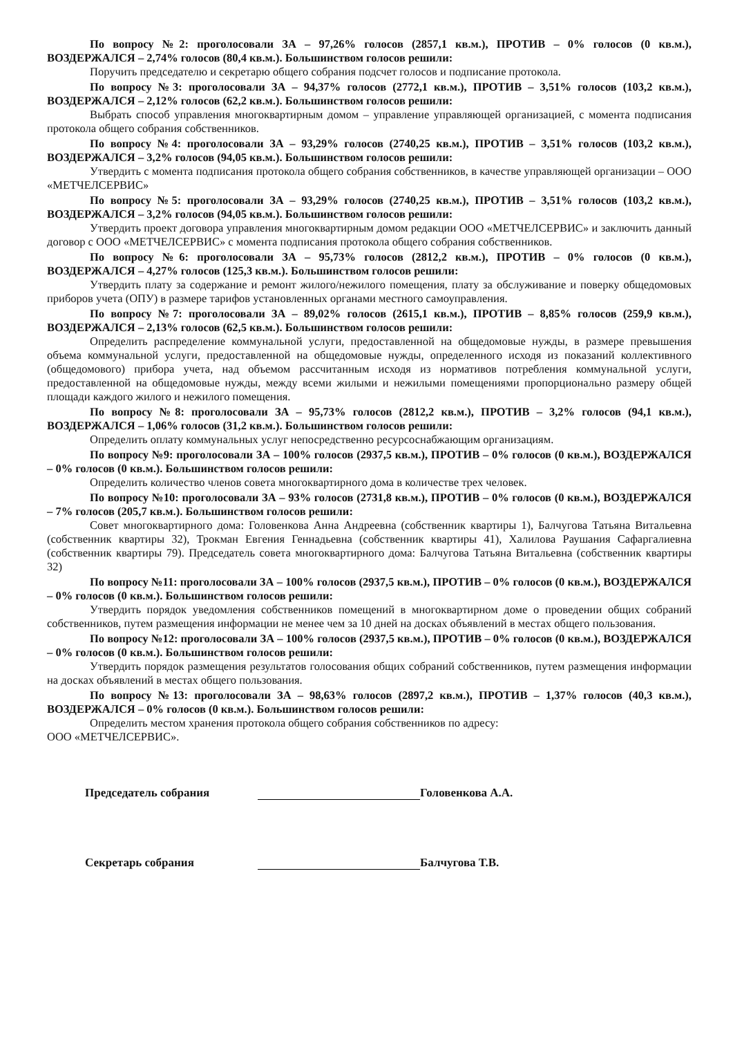По вопросу №2: проголосовали ЗА – 97,26% голосов (2857,1 кв.м.), ПРОТИВ – 0% голосов (0 кв.м.), ВОЗДЕРЖАЛСЯ – 2,74% голосов (80,4 кв.м.). Большинством голосов решили:
Поручить председателю и секретарю общего собрания подсчет голосов и подписание протокола.
По вопросу №3: проголосовали ЗА – 94,37% голосов (2772,1 кв.м.), ПРОТИВ – 3,51% голосов (103,2 кв.м.), ВОЗДЕРЖАЛСЯ – 2,12% голосов (62,2 кв.м.). Большинством голосов решили:
Выбрать способ управления многоквартирным домом – управление управляющей организацией, с момента подписания протокола общего собрания собственников.
По вопросу №4: проголосовали ЗА – 93,29% голосов (2740,25 кв.м.), ПРОТИВ – 3,51% голосов (103,2 кв.м.), ВОЗДЕРЖАЛСЯ – 3,2% голосов (94,05 кв.м.). Большинством голосов решили:
Утвердить с момента подписания протокола общего собрания собственников, в качестве управляющей организации – ООО «МЕТЧЕЛСЕРВИС»
По вопросу №5: проголосовали ЗА – 93,29% голосов (2740,25 кв.м.), ПРОТИВ – 3,51% голосов (103,2 кв.м.), ВОЗДЕРЖАЛСЯ – 3,2% голосов (94,05 кв.м.). Большинством голосов решили:
Утвердить проект договора управления многоквартирным домом редакции ООО «МЕТЧЕЛСЕРВИС» и заключить данный договор с ООО «МЕТЧЕЛСЕРВИС» с момента подписания протокола общего собрания собственников.
По вопросу №6: проголосовали ЗА – 95,73% голосов (2812,2 кв.м.), ПРОТИВ – 0% голосов (0 кв.м.), ВОЗДЕРЖАЛСЯ – 4,27% голосов (125,3 кв.м.). Большинством голосов решили:
Утвердить плату за содержание и ремонт жилого/нежилого помещения, плату за обслуживание и поверку общедомовых приборов учета (ОПУ) в размере тарифов установленных органами местного самоуправления.
По вопросу №7: проголосовали ЗА – 89,02% голосов (2615,1 кв.м.), ПРОТИВ – 8,85% голосов (259,9 кв.м.), ВОЗДЕРЖАЛСЯ – 2,13% голосов (62,5 кв.м.). Большинством голосов решили:
Определить распределение коммунальной услуги, предоставленной на общедомовые нужды, в размере превышения объема коммунальной услуги, предоставленной на общедомовые нужды, определенного исходя из показаний коллективного (общедомового) прибора учета, над объемом рассчитанным исходя из нормативов потребления коммунальной услуги, предоставленной на общедомовые нужды, между всеми жилыми и нежилыми помещениями пропорционально размеру общей площади каждого жилого и нежилого помещения.
По вопросу №8: проголосовали ЗА – 95,73% голосов (2812,2 кв.м.), ПРОТИВ – 3,2% голосов (94,1 кв.м.), ВОЗДЕРЖАЛСЯ – 1,06% голосов (31,2 кв.м.). Большинством голосов решили:
Определить оплату коммунальных услуг непосредственно ресурсоснабжающим организациям.
По вопросу №9: проголосовали ЗА – 100% голосов (2937,5 кв.м.), ПРОТИВ – 0% голосов (0 кв.м.), ВОЗДЕРЖАЛСЯ – 0% голосов (0 кв.м.). Большинством голосов решили:
Определить количество членов совета многоквартирного дома в количестве трех человек.
По вопросу №10: проголосовали ЗА – 93% голосов (2731,8 кв.м.), ПРОТИВ – 0% голосов (0 кв.м.), ВОЗДЕРЖАЛСЯ – 7% голосов (205,7 кв.м.). Большинством голосов решили:
Совет многоквартирного дома: Головенкова Анна Андреевна (собственник квартиры 1), Балчугова Татьяна Витальевна (собственник квартиры 32), Трокман Евгения Геннадьевна (собственник квартиры 41), Халилова Раушания Сафаргалиевна (собственник квартиры 79). Председатель совета многоквартирного дома: Балчугова Татьяна Витальевна (собственник квартиры 32)
По вопросу №11: проголосовали ЗА – 100% голосов (2937,5 кв.м.), ПРОТИВ – 0% голосов (0 кв.м.), ВОЗДЕРЖАЛСЯ – 0% голосов (0 кв.м.). Большинством голосов решили:
Утвердить порядок уведомления собственников помещений в многоквартирном доме о проведении общих собраний собственников, путем размещения информации не менее чем за 10 дней на досках объявлений в местах общего пользования.
По вопросу №12: проголосовали ЗА – 100% голосов (2937,5 кв.м.), ПРОТИВ – 0% голосов (0 кв.м.), ВОЗДЕРЖАЛСЯ – 0% голосов (0 кв.м.). Большинством голосов решили:
Утвердить порядок размещения результатов голосования общих собраний собственников, путем размещения информации на досках объявлений в местах общего пользования.
По вопросу №13: проголосовали ЗА – 98,63% голосов (2897,2 кв.м.), ПРОТИВ – 1,37% голосов (40,3 кв.м.), ВОЗДЕРЖАЛСЯ – 0% голосов (0 кв.м.). Большинством голосов решили:
Определить местом хранения протокола общего собрания собственников по адресу:
ООО «МЕТЧЕЛСЕРВИС».
Председатель собрания
Головенкова А.А.
Секретарь собрания
Балчугова Т.В.